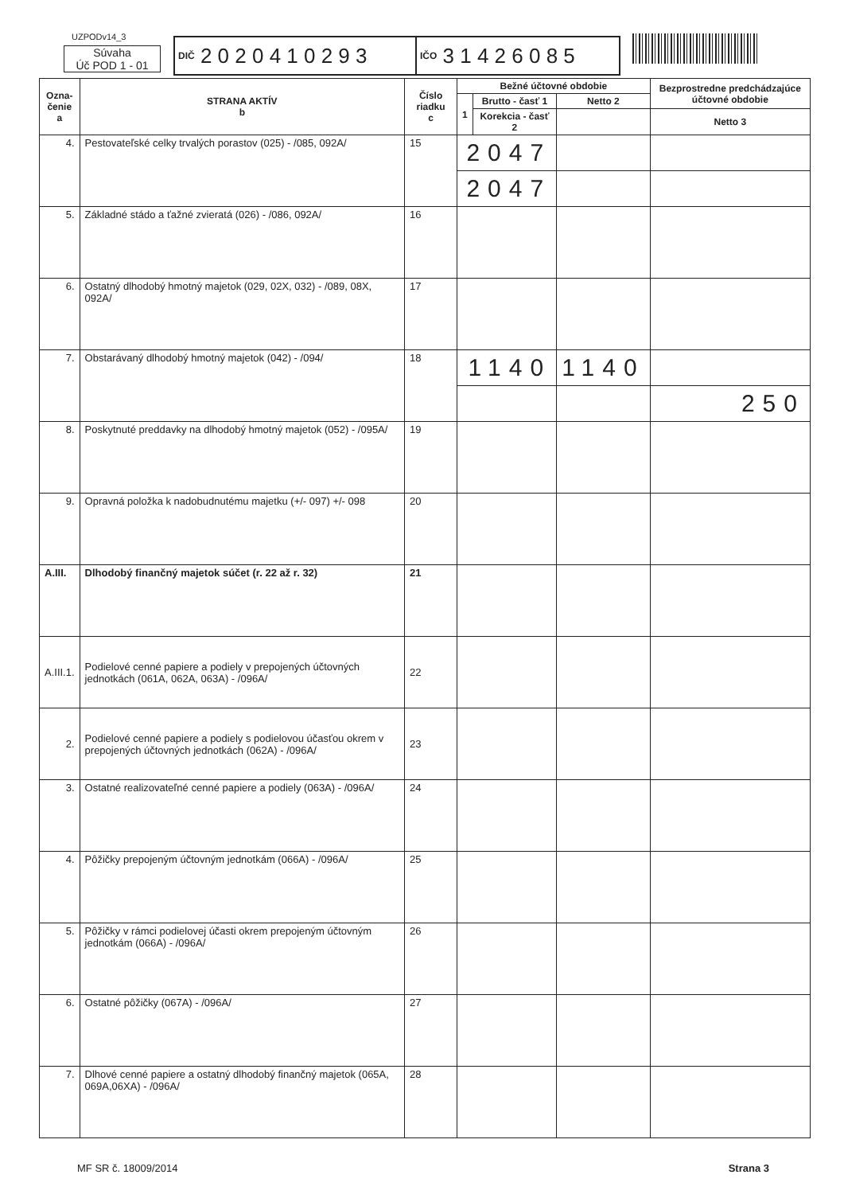UZPODv14_3
Súvaha
Úč POD 1 - 01
DIČ 2 0 2 0 4 1 0 2 9 3
IČO 3 1 4 2 6 0 8 5
| Ozna- čenie a | STRANA AKTÍV b | Číslo riadku c | Bežné účtovné obdobie | | | Bezprostredne predchádzajúce účtovné obdobie |
| --- | --- | --- | --- | --- | --- | --- |
| | | | 1 | Brutto - časť 1 | Netto 2 | |
| | | | | Korekcia - časť 2 | | Netto 3 |
| 4. | Pestovateľské celky trvalých porastov (025) - /085, 092A/ | 15 | 2047 | | | |
| | | | 2047 | | | |
| 5. | Základné stádo a ťažné zvieratá (026) - /086, 092A/ | 16 | | | | |
| 6. | Ostatný dlhodobý hmotný majetok (029, 02X, 032) - /089, 08X, 092A/ | 17 | | | | |
| 7. | Obstarávaný dlhodobý hmotný majetok (042) - /094/ | 18 | 1140 | | 1140 | |
| | | | | | | 250 |
| 8. | Poskytnuté preddavky na dlhodobý hmotný majetok (052) - /095A/ | 19 | | | | |
| 9. | Opravná položka k nadobudnutému majetku (+/- 097) +/- 098 | 20 | | | | |
| A.III. | Dlhodobý finančný majetok súčet (r. 22 až r. 32) | 21 | | | | |
| A.III.1. | Podielové cenné papiere a podiely v prepojených účtovných jednotkách (061A, 062A, 063A) - /096A/ | 22 | | | | |
| 2. | Podielové cenné papiere a podiely s podielovou účasťou okrem v prepojených účtovných jednotkách (062A) - /096A/ | 23 | | | | |
| 3. | Ostatné realizovateľné cenné papiere a podiely (063A) - /096A/ | 24 | | | | |
| 4. | Pôžičky prepojeným účtovným jednotkám (066A) - /096A/ | 25 | | | | |
| 5. | Pôžičky v rámci podielovej účasti okrem prepojeným účtovným jednotkám (066A) - /096A/ | 26 | | | | |
| 6. | Ostatné pôžičky (067A) - /096A/ | 27 | | | | |
| 7. | Dlhové cenné papiere a ostatný dlhodobý finančný majetok (065A, 069A,06XA) - /096A/ | 28 | | | | |
MF SR č. 18009/2014 Strana 3